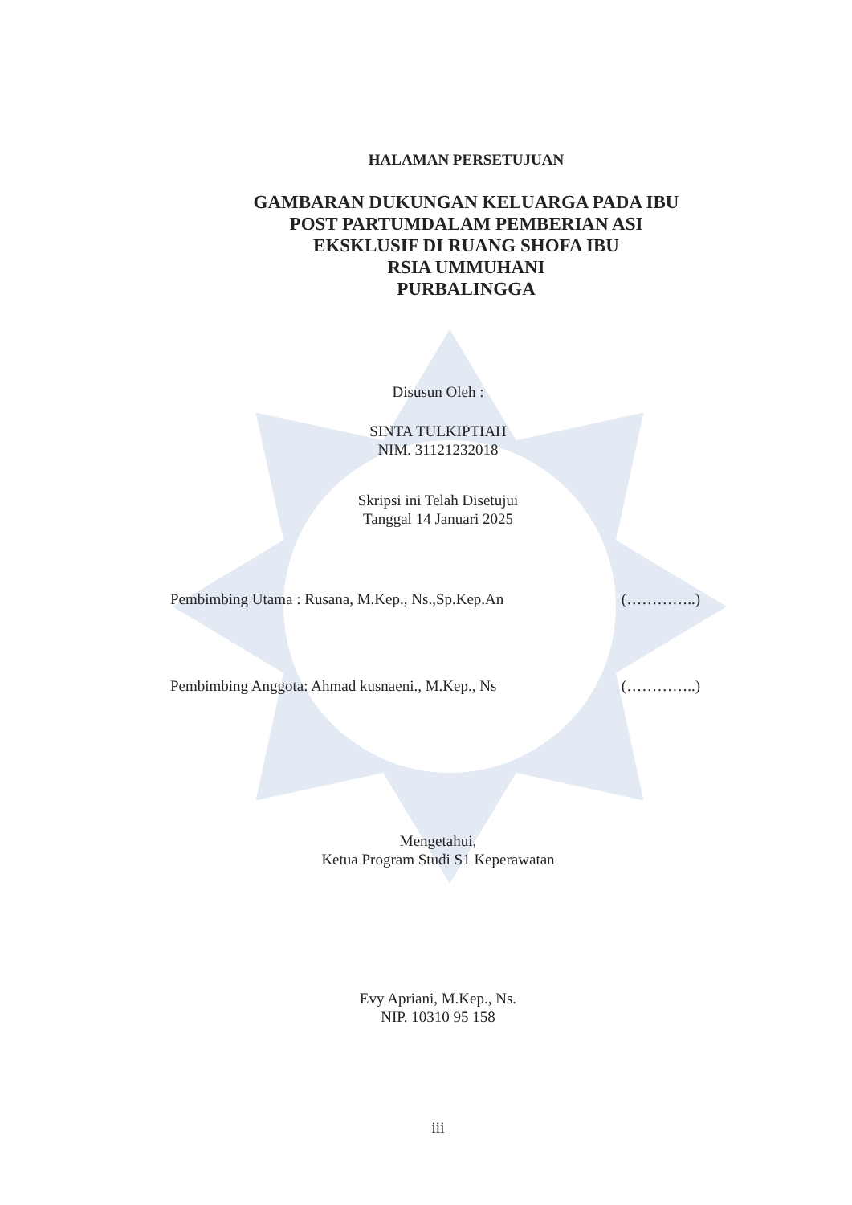HALAMAN PERSETUJUAN
GAMBARAN DUKUNGAN KELUARGA PADA IBU
POST PARTUMDALAM PEMBERIAN ASI
EKSKLUSIF DI RUANG SHOFA IBU
RSIA UMMUHANI
PURBALINGGA
Disusun Oleh :
SINTA TULKIPTIAH
NIM. 31121232018
Skripsi ini Telah Disetujui
Tanggal 14 Januari 2025
Pembimbing Utama : Rusana, M.Kep., Ns.,Sp.Kep.An (…………..)
Pembimbing Anggota: Ahmad kusnaeni., M.Kep., Ns (…………..)
Mengetahui,
Ketua Program Studi S1 Keperawatan
Evy Apriani, M.Kep., Ns.
NIP. 10310 95 158
iii